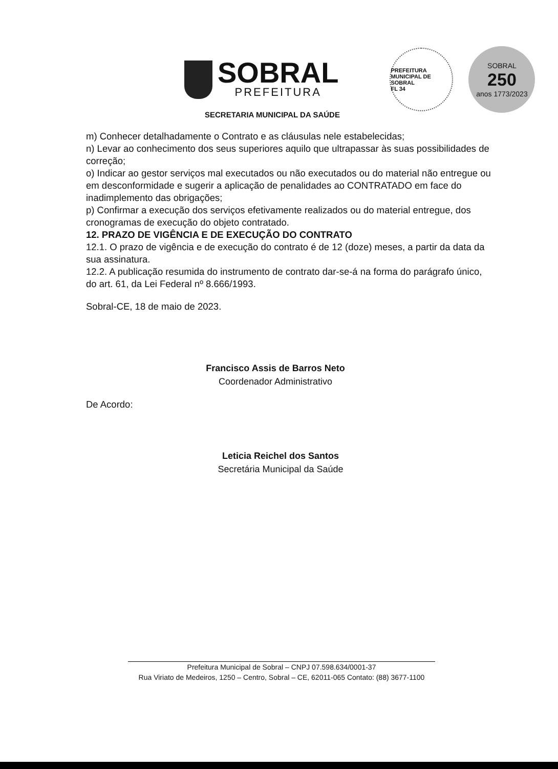SOBRAL
PREFEITURA
PREFEITURA MUNICIPAL DE SOBRAL
FL 34
SOBRAL
250
anos 1773/2023
SECRETARIA MUNICIPAL DA SAÚDE
m) Conhecer detalhadamente o Contrato e as cláusulas nele estabelecidas;
n) Levar ao conhecimento dos seus superiores aquilo que ultrapassar às suas possibilidades de correção;
o) Indicar ao gestor serviços mal executados ou não executados ou do material não entregue ou em desconformidade e sugerir a aplicação de penalidades ao CONTRATADO em face do inadimplemento das obrigações;
p) Confirmar a execução dos serviços efetivamente realizados ou do material entregue, dos cronogramas de execução do objeto contratado.
12. PRAZO DE VIGÊNCIA E DE EXECUÇÃO DO CONTRATO
12.1. O prazo de vigência e de execução do contrato é de 12 (doze) meses, a partir da data da sua assinatura.
12.2. A publicação resumida do instrumento de contrato dar-se-á na forma do parágrafo único, do art. 61, da Lei Federal nº 8.666/1993.
Sobral-CE, 18 de maio de 2023.
Francisco Assis de Barros Neto
Coordenador Administrativo
De Acordo:
Leticia Reichel dos Santos
Secretária Municipal da Saúde
Prefeitura Municipal de Sobral – CNPJ 07.598.634/0001-37
Rua Viriato de Medeiros, 1250 – Centro, Sobral – CE, 62011-065 Contato: (88) 3677-1100